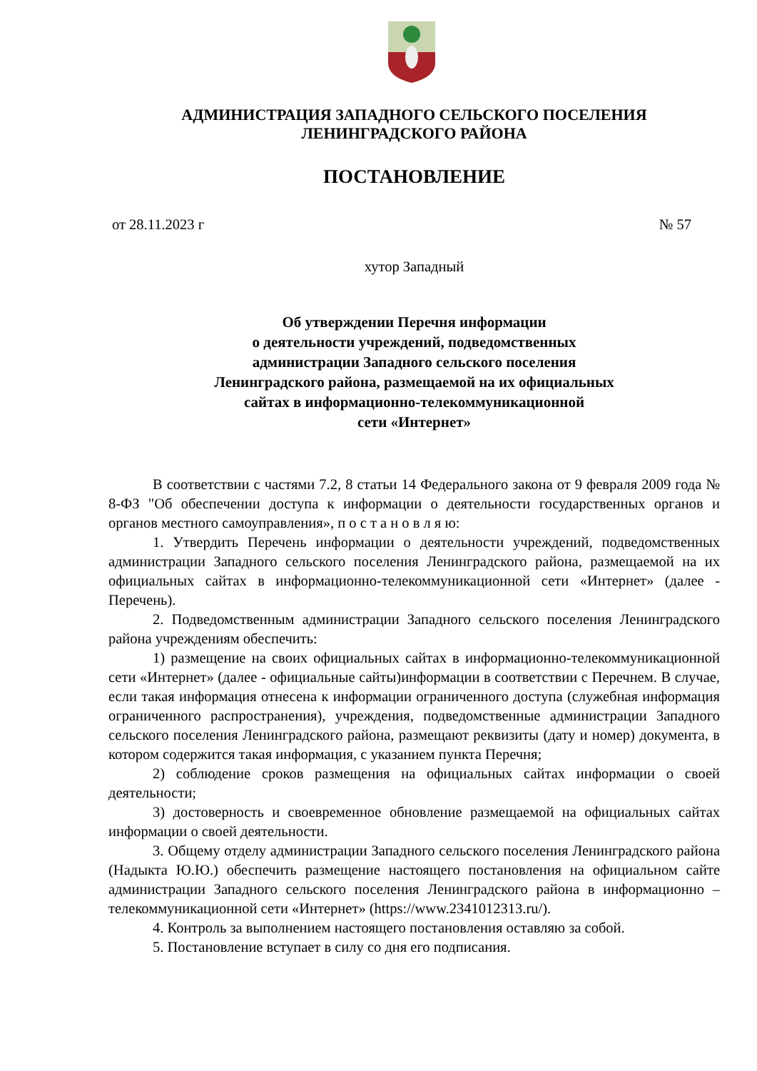АДМИНИСТРАЦИЯ ЗАПАДНОГО СЕЛЬСКОГО ПОСЕЛЕНИЯ
ЛЕНИНГРАДСКОГО РАЙОНА
ПОСТАНОВЛЕНИЕ
от 28.11.2023 г № 57
хутор Западный
Об утверждении Перечня информации
о деятельности учреждений, подведомственных
администрации Западного сельского поселения
Ленинградского района, размещаемой на их официальных
сайтах в информационно-телекоммуникационной
сети «Интернет»
В соответствии с частями 7.2, 8 статьи 14 Федерального закона от 9 февраля 2009 года № 8-ФЗ "Об обеспечении доступа к информации о деятельности государственных органов и органов местного самоуправления», п о с т а н о в л я ю:
1. Утвердить Перечень информации о деятельности учреждений, подведомственных администрации Западного сельского поселения Ленинградского района, размещаемой на их официальных сайтах в информационно-телекоммуникационной сети «Интернет» (далее - Перечень).
2. Подведомственным администрации Западного сельского поселения Ленинградского района учреждениям обеспечить:
1) размещение на своих официальных сайтах в информационно-телекоммуникационной сети «Интернет» (далее - официальные сайты)информации в соответствии с Перечнем. В случае, если такая информация отнесена к информации ограниченного доступа (служебная информация ограниченного распространения), учреждения, подведомственные администрации Западного сельского поселения Ленинградского района, размещают реквизиты (дату и номер) документа, в котором содержится такая информация, с указанием пункта Перечня;
2) соблюдение сроков размещения на официальных сайтах информации о своей деятельности;
3) достоверность и своевременное обновление размещаемой на официальных сайтах информации о своей деятельности.
3. Общему отделу администрации Западного сельского поселения Ленинградского района (Надыкта Ю.Ю.) обеспечить размещение настоящего постановления на официальном сайте администрации Западного сельского поселения Ленинградского района в информационно – телекоммуникационной сети «Интернет» (https://www.2341012313.ru/).
4. Контроль за выполнением настоящего постановления оставляю за собой.
5. Постановление вступает в силу со дня его подписания.